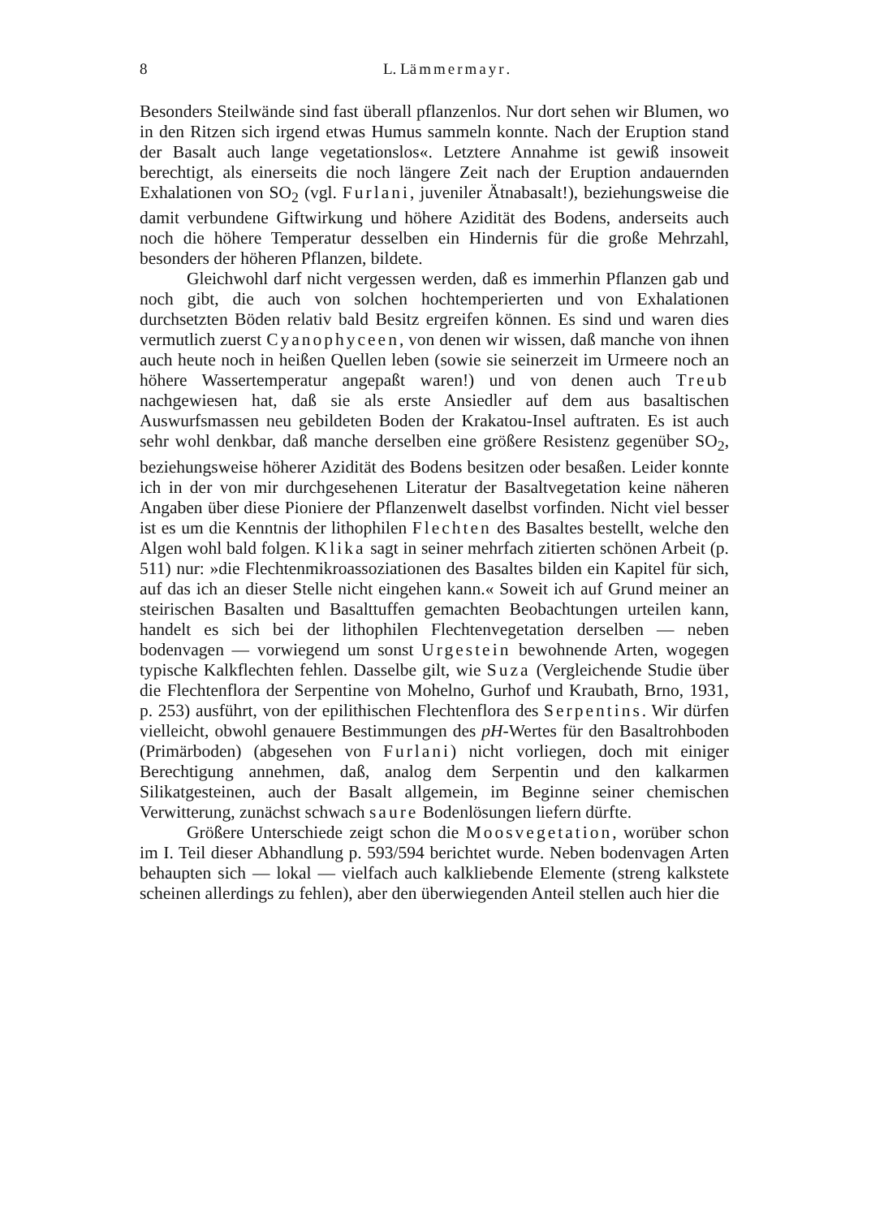8 L. Lämmermayr.
Besonders Steilwände sind fast überall pflanzenlos. Nur dort sehen wir Blumen, wo in den Ritzen sich irgend etwas Humus sammeln konnte. Nach der Eruption stand der Basalt auch lange vegetationslos«. Letztere Annahme ist gewiß insoweit berechtigt, als einerseits die noch längere Zeit nach der Eruption andauernden Exhalationen von SO<sub>2</sub> (vgl. Furlani, juveniler Ätnabasalt!), beziehungsweise die damit verbundene Giftwirkung und höhere Azidität des Bodens, anderseits auch noch die höhere Temperatur desselben ein Hindernis für die große Mehrzahl, besonders der höheren Pflanzen, bildete.
Gleichwohl darf nicht vergessen werden, daß es immerhin Pflanzen gab und noch gibt, die auch von solchen hochtemperierten und von Exhalationen durchsetzten Böden relativ bald Besitz ergreifen können. Es sind und waren dies vermutlich zuerst Cyanophyceen, von denen wir wissen, daß manche von ihnen auch heute noch in heißen Quellen leben (sowie sie seinerzeit im Urmeere noch an höhere Wassertemperatur angepaßt waren!) und von denen auch Treub nachgewiesen hat, daß sie als erste Ansiedler auf dem aus basaltischen Auswurfsmassen neu gebildeten Boden der Krakatou-Insel auftraten. Es ist auch sehr wohl denkbar, daß manche derselben eine größere Resistenz gegenüber SO<sub>2</sub>, beziehungsweise höherer Azidität des Bodens besitzen oder besaßen. Leider konnte ich in der von mir durchgesehenen Literatur der Basaltvegetation keine näheren Angaben über diese Pioniere der Pflanzenwelt daselbst vorfinden. Nicht viel besser ist es um die Kenntnis der lithophilen Flechten des Basaltes bestellt, welche den Algen wohl bald folgen. Klika sagt in seiner mehrfach zitierten schönen Arbeit (p. 511) nur: »die Flechtenmikroassoziationen des Basaltes bilden ein Kapitel für sich, auf das ich an dieser Stelle nicht eingehen kann.« Soweit ich auf Grund meiner an steirischen Basalten und Basalttuffen gemachten Beobachtungen urteilen kann, handelt es sich bei der lithophilen Flechtenvegetation derselben — neben bodenvagen — vorwiegend um sonst Urgestein bewohnende Arten, wogegen typische Kalkflechten fehlen. Dasselbe gilt, wie Suza (Vergleichende Studie über die Flechtenflora der Serpentine von Mohelno, Gurhof und Kraubath, Brno, 1931, p. 253) ausführt, von der epilithischen Flechtenflora des Serpentins. Wir dürfen vielleicht, obwohl genauere Bestimmungen des pH-Wertes für den Basaltrohboden (Primärboden) (abgesehen von Furlani) nicht vorliegen, doch mit einiger Berechtigung annehmen, daß, analog dem Serpentin und den kalkarmen Silikatgesteinen, auch der Basalt allgemein, im Beginne seiner chemischen Verwitterung, zunächst schwach saure Bodenlösungen liefern dürfte.
Größere Unterschiede zeigt schon die Moosvegetation, worüber schon im I. Teil dieser Abhandlung p. 593/594 berichtet wurde. Neben bodenvagen Arten behaupten sich — lokal — vielfach auch kalkliebende Elemente (streng kalkstete scheinen allerdings zu fehlen), aber den überwiegenden Anteil stellen auch hier die